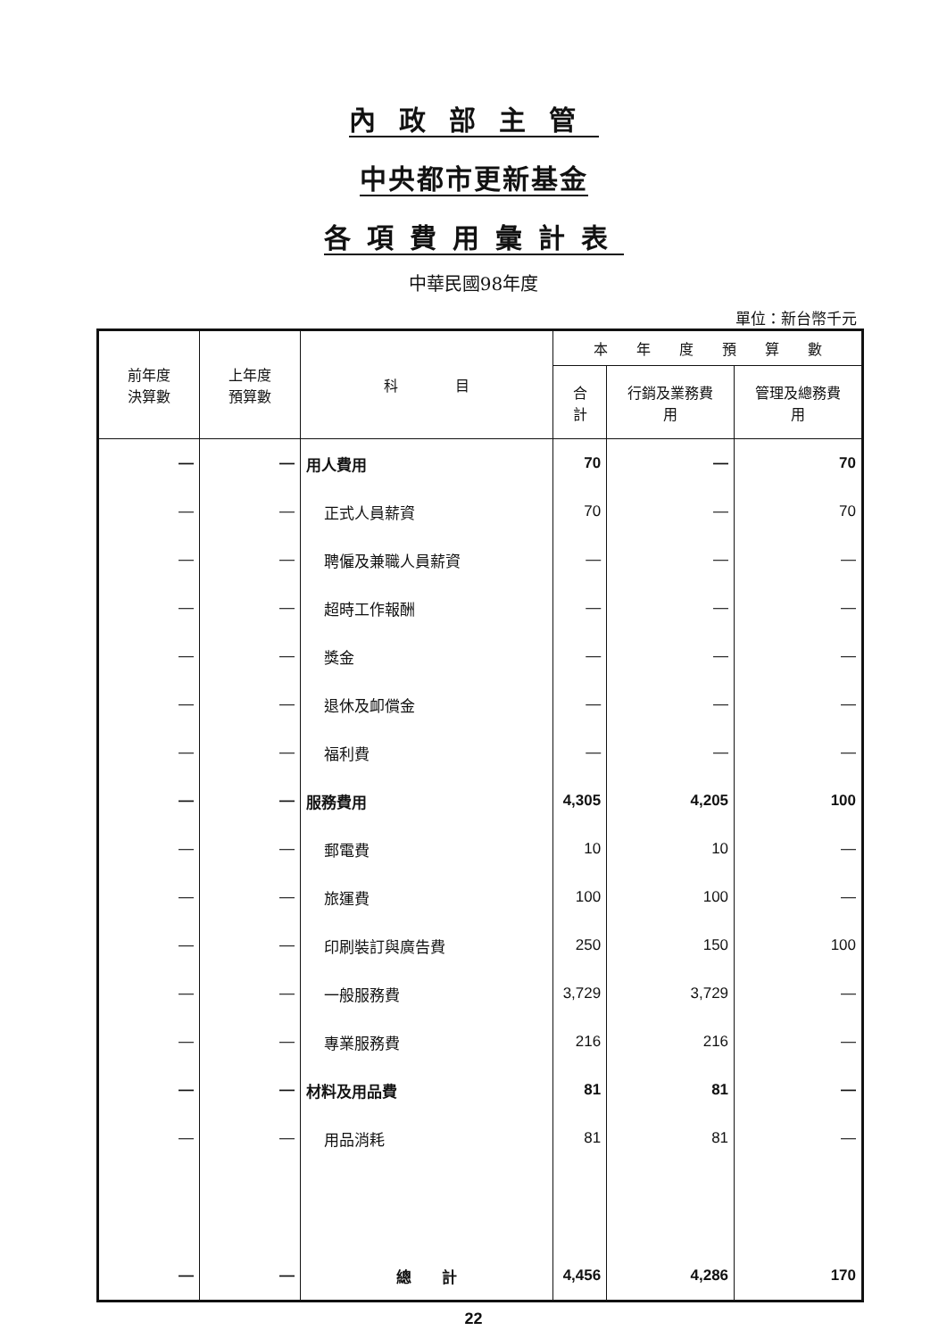內政部主管
中央都市更新基金
各項費用彙計表
中華民國98年度
單位：新台幣千元
| 前年度 決算數 | 上年度 預算數 | 科 目 | 本 年 度 預 算 數 | | |
| --- | --- | --- | --- | --- | --- |
| | | | 合 計 | 行銷及業務費 用 | 管理及總務費 用 |
| — | — | 用人費用 | 70 | — | 70 |
| — | — | 正式人員薪資 | 70 | — | 70 |
| — | — | 聘僱及兼職人員薪資 | — | — | — |
| — | — | 超時工作報酬 | — | — | — |
| — | — | 獎金 | — | — | — |
| — | — | 退休及卹償金 | — | — | — |
| — | — | 福利費 | — | — | — |
| — | — | 服務費用 | 4,305 | 4,205 | 100 |
| — | — | 郵電費 | 10 | 10 | — |
| — | — | 旅運費 | 100 | 100 | — |
| — | — | 印刷裝訂與廣告費 | 250 | 150 | 100 |
| — | — | 一般服務費 | 3,729 | 3,729 | — |
| — | — | 專業服務費 | 216 | 216 | — |
| — | — | 材料及用品費 | 81 | 81 | — |
| — | — | 用品消耗 | 81 | 81 | — |
| — | — | 總 計 | 4,456 | 4,286 | 170 |
22